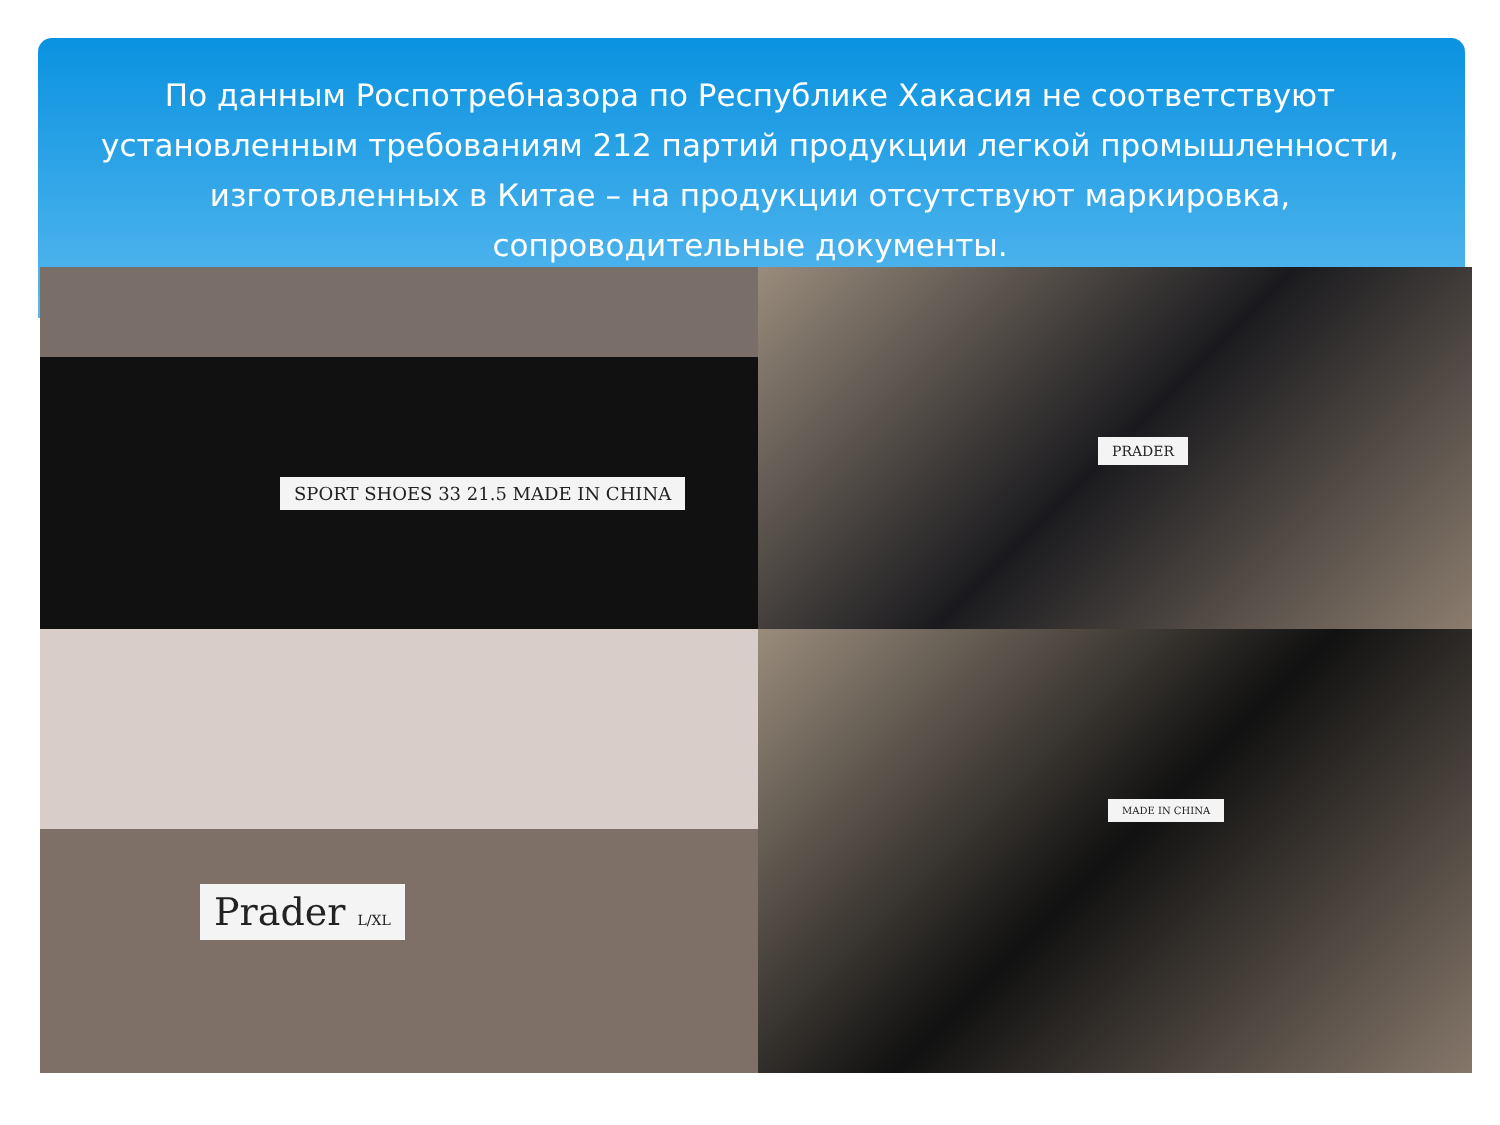По данным Роспотребназора по Республике Хакасия не соответствуют установленным требованиям 212 партий продукции легкой промышленности, изготовленных в Китае – на продукции отсутствуют маркировка, сопроводительные документы.
SPORT SHOES 33 21.5 MADE IN CHINA
PRADER
Prader L/XL
MADE IN CHINA